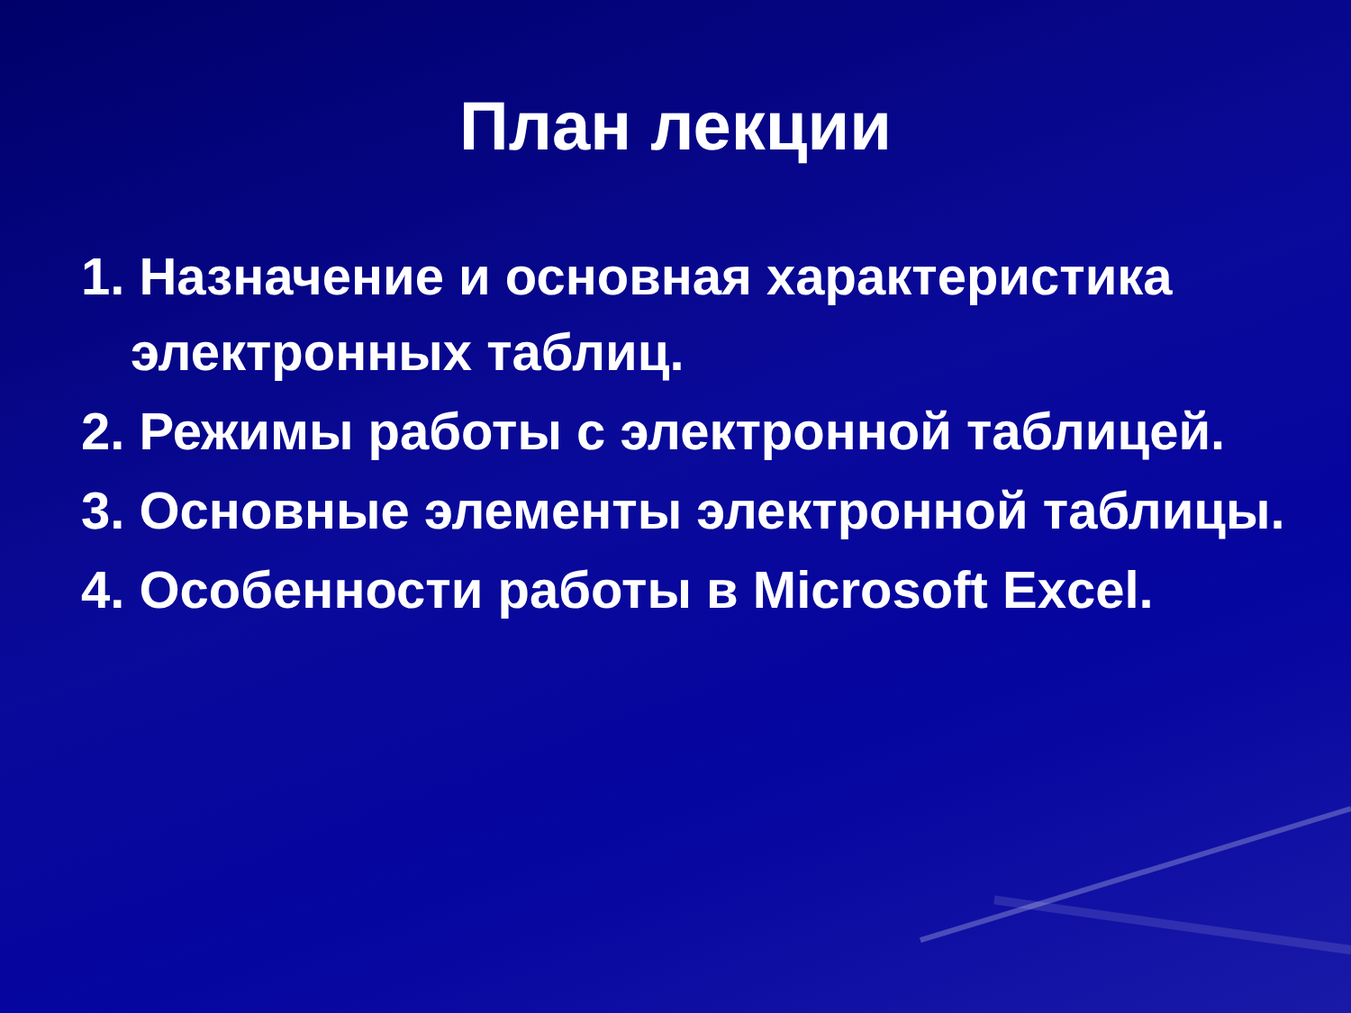План лекции
1. Назначение и основная характеристика электронных таблиц.
2. Режимы работы с электронной таблицей.
3. Основные элементы электронной таблицы.
4. Особенности работы в Microsoft Excel.